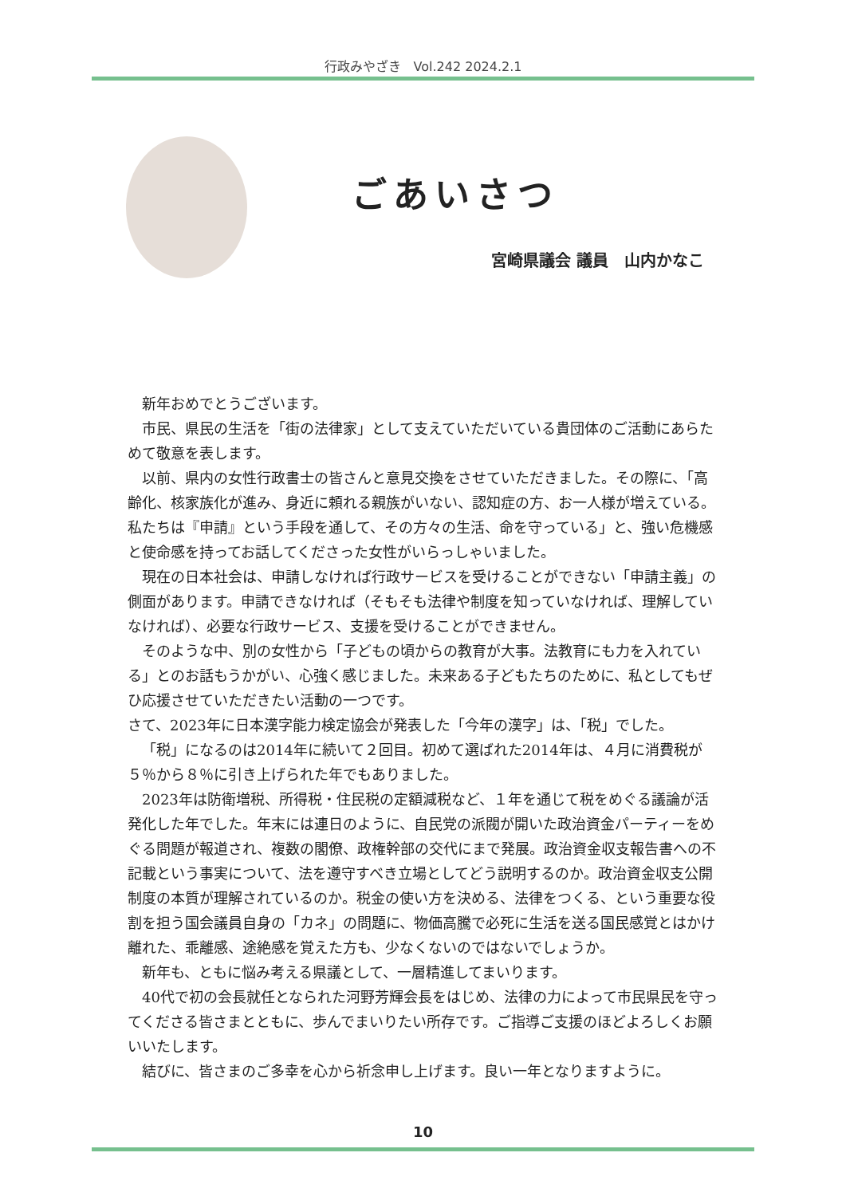行政みやざき　Vol.242 2024.2.1
ごあいさつ
宮崎県議会 議員　山内かなこ
新年おめでとうございます。
市民、県民の生活を「街の法律家」として支えていただいている貴団体のご活動にあらためて敬意を表します。
以前、県内の女性行政書士の皆さんと意見交換をさせていただきました。その際に、「高齢化、核家族化が進み、身近に頼れる親族がいない、認知症の方、お一人様が増えている。私たちは『申請』という手段を通して、その方々の生活、命を守っている」と、強い危機感と使命感を持ってお話してくださった女性がいらっしゃいました。
現在の日本社会は、申請しなければ行政サービスを受けることができない「申請主義」の側面があります。申請できなければ（そもそも法律や制度を知っていなければ、理解していなければ）、必要な行政サービス、支援を受けることができません。
そのような中、別の女性から「子どもの頃からの教育が大事。法教育にも力を入れている」とのお話もうかがい、心強く感じました。未来ある子どもたちのために、私としてもぜひ応援させていただきたい活動の一つです。
さて、2023年に日本漢字能力検定協会が発表した「今年の漢字」は、「税」でした。
「税」になるのは2014年に続いて２回目。初めて選ばれた2014年は、４月に消費税が５％から８％に引き上げられた年でもありました。
2023年は防衛増税、所得税・住民税の定額減税など、１年を通じて税をめぐる議論が活発化した年でした。年末には連日のように、自民党の派閥が開いた政治資金パーティーをめぐる問題が報道され、複数の閣僚、政権幹部の交代にまで発展。政治資金収支報告書への不記載という事実について、法を遵守すべき立場としてどう説明するのか。政治資金収支公開制度の本質が理解されているのか。税金の使い方を決める、法律をつくる、という重要な役割を担う国会議員自身の「カネ」の問題に、物価高騰で必死に生活を送る国民感覚とはかけ離れた、乖離感、途絶感を覚えた方も、少なくないのではないでしょうか。
新年も、ともに悩み考える県議として、一層精進してまいります。
40代で初の会長就任となられた河野芳輝会長をはじめ、法律の力によって市民県民を守ってくださる皆さまとともに、歩んでまいりたい所存です。ご指導ご支援のほどよろしくお願いいたします。
結びに、皆さまのご多幸を心から祈念申し上げます。良い一年となりますように。
10